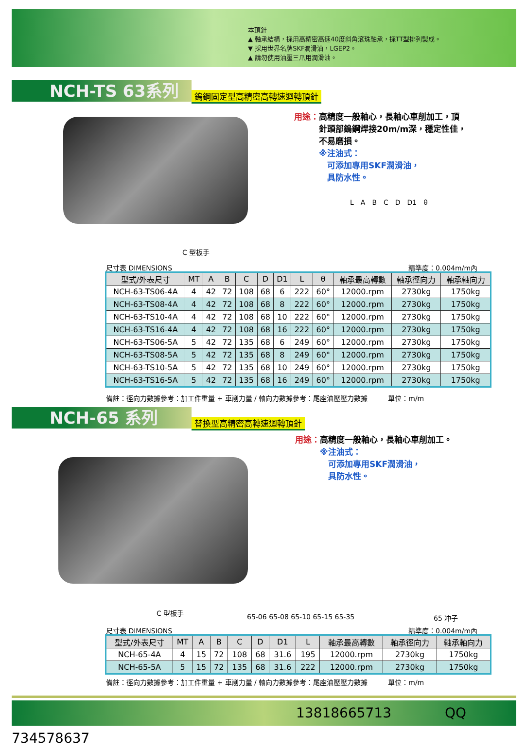本頂針
▲ 軸承結構，採用高精密高速40度斜角滾珠軸承，採TT型排列製成。
▼ 採用世界名牌SKF潤滑油，LGEP2。
▲ 請勿使用油壓三爪用潤滑油。
NCH-TS 63系列 鎢鋼固定型高精密高轉速迴轉頂針
用途：高精度一般軸心，長軸心車削加工，頂
　　　針頭部鎢鋼焊接20m/m深，穩定性佳，
　　　不易磨損。
　　　※注油式：
　　　　可添加專用SKF潤滑油，
　　　　具防水性。
C 型板手
L　A　B　C　D　D1　θ
尺寸表 DIMENSIONS 精準度：0.004m/m內
| 型式/外表尺寸 | MT | A | B | C | D | D1 | L | θ | 軸承最高轉數 | 軸承徑向力 | 軸承軸向力 |
| --- | --- | --- | --- | --- | --- | --- | --- | --- | --- | --- | --- |
| NCH-63-TS06-4A | 4 | 42 | 72 | 108 | 68 | 6 | 222 | 60° | 12000.rpm | 2730kg | 1750kg |
| NCH-63-TS08-4A | 4 | 42 | 72 | 108 | 68 | 8 | 222 | 60° | 12000.rpm | 2730kg | 1750kg |
| NCH-63-TS10-4A | 4 | 42 | 72 | 108 | 68 | 10 | 222 | 60° | 12000.rpm | 2730kg | 1750kg |
| NCH-63-TS16-4A | 4 | 42 | 72 | 108 | 68 | 16 | 222 | 60° | 12000.rpm | 2730kg | 1750kg |
| NCH-63-TS06-5A | 5 | 42 | 72 | 135 | 68 | 6 | 249 | 60° | 12000.rpm | 2730kg | 1750kg |
| NCH-63-TS08-5A | 5 | 42 | 72 | 135 | 68 | 8 | 249 | 60° | 12000.rpm | 2730kg | 1750kg |
| NCH-63-TS10-5A | 5 | 42 | 72 | 135 | 68 | 10 | 249 | 60° | 12000.rpm | 2730kg | 1750kg |
| NCH-63-TS16-5A | 5 | 42 | 72 | 135 | 68 | 16 | 249 | 60° | 12000.rpm | 2730kg | 1750kg |
備註：徑向力數據參考：加工件重量 + 車削力量 / 軸向力數據參考：尾座油壓壓力數據　　　單位：m/m
NCH-65 系列 替換型高精密高轉速迴轉頂針
用途：高精度一般軸心，長軸心車削加工。
　　　※注油式：
　　　　可添加專用SKF潤滑油，
　　　　具防水性。
C 型板手
65-06 65-08 65-10 65-15 65-35 65 冲子
尺寸表 DIMENSIONS 精準度：0.004m/m內
| 型式/外表尺寸 | MT | A | B | C | D | D1 | L | 軸承最高轉數 | 軸承徑向力 | 軸承軸向力 |
| --- | --- | --- | --- | --- | --- | --- | --- | --- | --- | --- |
| NCH-65-4A | 4 | 15 | 72 | 108 | 68 | 31.6 | 195 | 12000.rpm | 2730kg | 1750kg |
| NCH-65-5A | 5 | 15 | 72 | 135 | 68 | 31.6 | 222 | 12000.rpm | 2730kg | 1750kg |
備註：徑向力數據參考：加工件重量 + 車削力量 / 軸向力數據參考：尾座油壓壓力數據　　　單位：m/m
13818665713 QQ 734578637